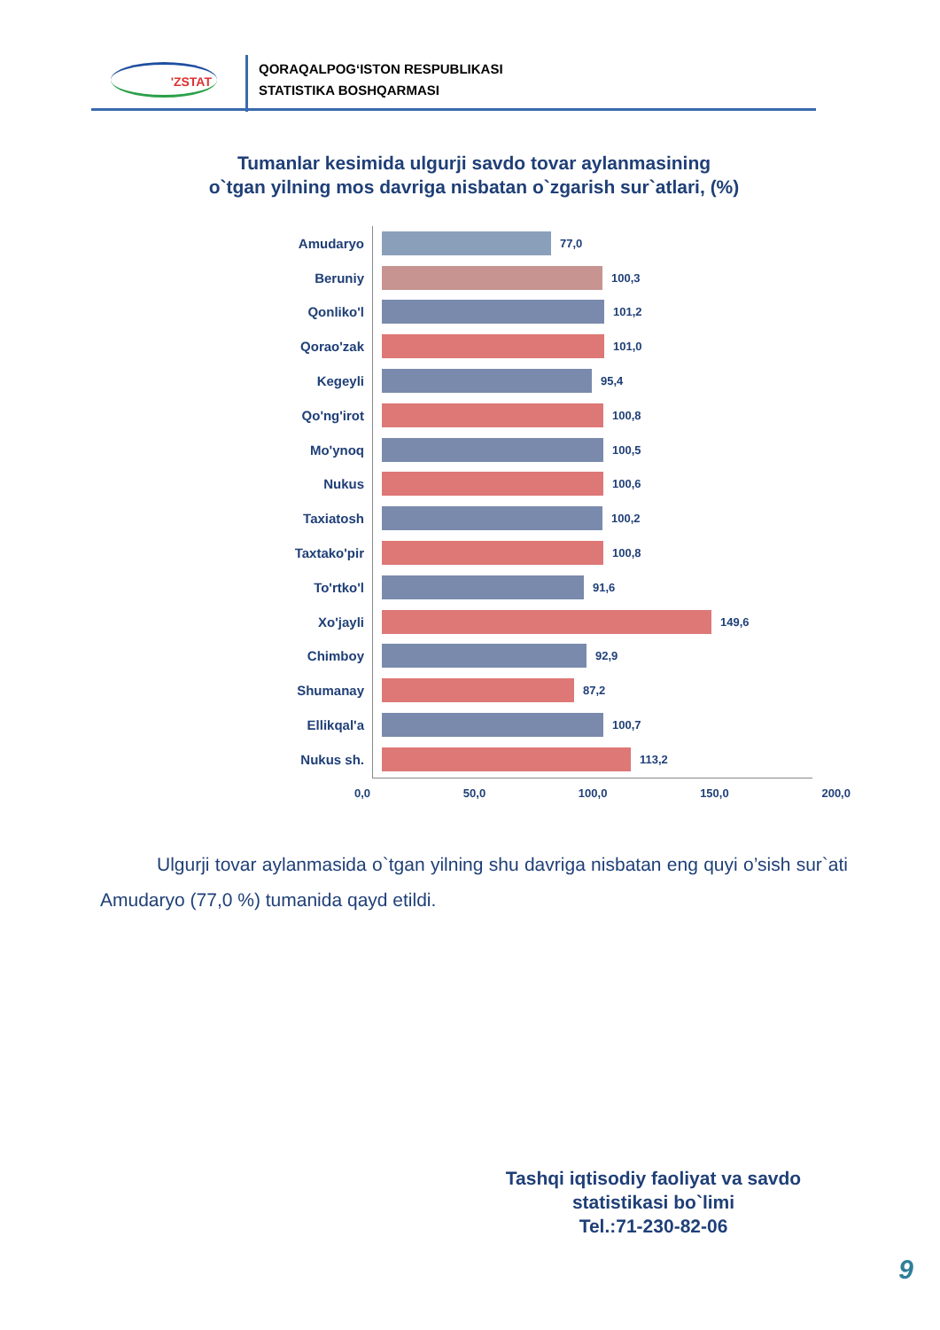'ZSTAT
QORAQALPOG‘ISTON RESPUBLIKASI
STATISTIKA BOSHQARMASI
Tumanlar kesimida ulgurji savdo tovar aylanmasining
o`tgan yilning mos davriga nisbatan o`zgarish sur`atlari, (%)
Amudaryo 77,0
Beruniy 100,3
Qonliko'l 101,2
Qorao'zak 101,0
Kegeyli 95,4
Qo'ng'irot 100,8
Mo'ynoq 100,5
Nukus 100,6
Taxiatosh 100,2
Taxtako'pir 100,8
To'rtko'l 91,6
Xo'jayli 149,6
Chimboy 92,9
Shumanay 87,2
Ellikqal'a 100,7
Nukus sh. 113,2
0,0 50,0 100,0 150,0 200,0
Ulgurji tovar aylanmasida o`tgan yilning shu davriga nisbatan eng quyi o’sish sur`ati Amudaryo (77,0 %) tumanida qayd etildi.
Tashqi iqtisodiy faoliyat va savdo statistikasi bo`limi
Tel.:71-230-82-06
9